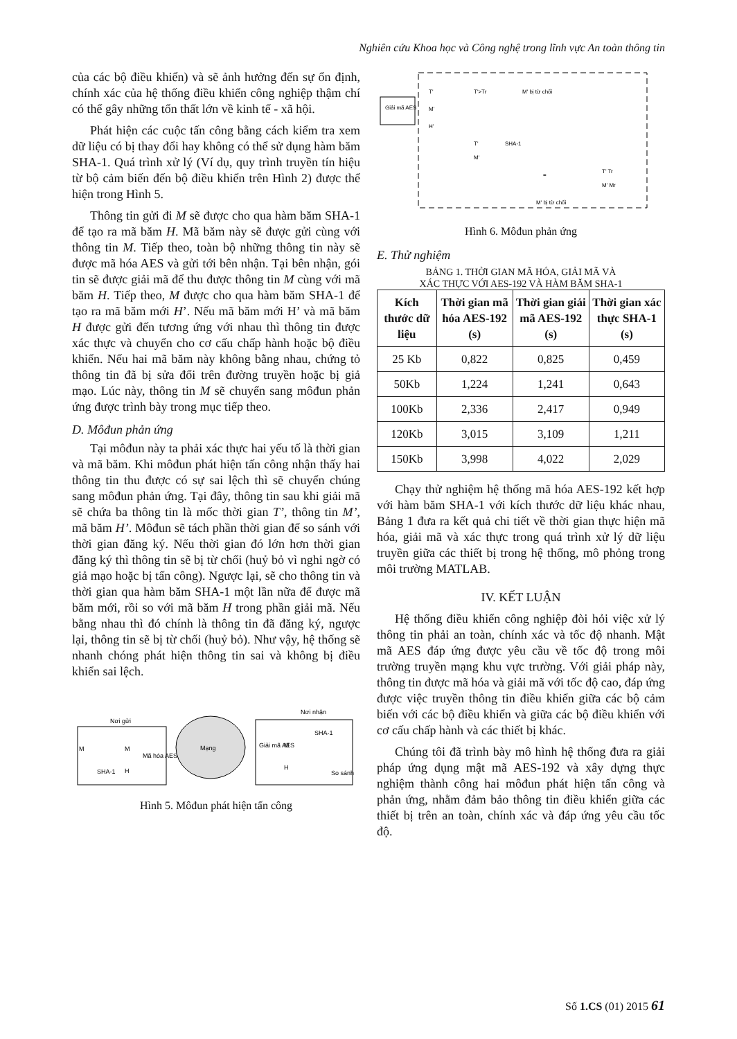Nghiên cứu Khoa học và Công nghệ trong lĩnh vực An toàn thông tin
của các bộ điều khiển) và sẽ ảnh hưởng đến sự ổn định, chính xác của hệ thống điều khiển công nghiệp thậm chí có thể gây những tổn thất lớn về kinh tế - xã hội.
Phát hiện các cuộc tấn công bằng cách kiểm tra xem dữ liệu có bị thay đổi hay không có thể sử dụng hàm băm SHA-1. Quá trình xử lý (Ví dụ, quy trình truyền tín hiệu từ bộ cảm biến đến bộ điều khiển trên Hình 2) được thể hiện trong Hình 5.
Thông tin gửi đi M sẽ được cho qua hàm băm SHA-1 để tạo ra mã băm H. Mã băm này sẽ được gửi cùng với thông tin M. Tiếp theo, toàn bộ những thông tin này sẽ được mã hóa AES và gửi tới bên nhận. Tại bên nhận, gói tin sẽ được giải mã để thu được thông tin M cùng với mã băm H. Tiếp theo, M được cho qua hàm băm SHA-1 để tạo ra mã băm mới H’. Nếu mã băm mới H’ và mã băm H được gửi đến tương ứng với nhau thì thông tin được xác thực và chuyển cho cơ cấu chấp hành hoặc bộ điều khiển. Nếu hai mã băm này không bằng nhau, chứng tỏ thông tin đã bị sửa đổi trên đường truyền hoặc bị giả mạo. Lúc này, thông tin M sẽ chuyển sang môđun phản ứng được trình bày trong mục tiếp theo.
D. Môđun phản ứng
Tại môđun này ta phải xác thực hai yếu tố là thời gian và mã băm. Khi môđun phát hiện tấn công nhận thấy hai thông tin thu được có sự sai lệch thì sẽ chuyển chúng sang môđun phản ứng. Tại đây, thông tin sau khi giải mã sẽ chứa ba thông tin là mốc thời gian T’, thông tin M’, mã băm H’. Môđun sẽ tách phần thời gian để so sánh với thời gian đăng ký. Nếu thời gian đó lớn hơn thời gian đăng ký thì thông tin sẽ bị từ chối (huỷ bỏ vì nghi ngờ có giả mạo hoặc bị tấn công). Ngược lại, sẽ cho thông tin và thời gian qua hàm băm SHA-1 một lần nữa để được mã băm mới, rồi so với mã băm H trong phần giải mã. Nếu bằng nhau thì đó chính là thông tin đã đăng ký, ngược lại, thông tin sẽ bị từ chối (huỷ bỏ). Như vậy, hệ thống sẽ nhanh chóng phát hiện thông tin sai và không bị điều khiển sai lệch.
Nơi gửi
M
SHA-1
M
H
Mã hóa AES
Mạng
Nơi nhận
Giải mã AES
M
H
SHA-1
So sánh
Hình 5. Môđun phát hiện tấn công
Giải mã AES
T'
M'
H'
T'>Tr
M' bị từ chối
T'
M'
SHA-1
=
M' bị từ chối
T' Tr
M' Mr
Hình 6. Môđun phản ứng
E. Thử nghiệm
BẢNG 1. THỜI GIAN MÃ HÓA, GIẢI MÃ VÀ
XÁC THỰC VỚI AES-192 VÀ HÀM BĂM SHA-1
| Kích thước dữ liệu | Thời gian mã hóa AES-192 (s) | Thời gian giải mã AES-192 (s) | Thời gian xác thực SHA-1 (s) |
| --- | --- | --- | --- |
| 25 Kb | 0,822 | 0,825 | 0,459 |
| 50Kb | 1,224 | 1,241 | 0,643 |
| 100Kb | 2,336 | 2,417 | 0,949 |
| 120Kb | 3,015 | 3,109 | 1,211 |
| 150Kb | 3,998 | 4,022 | 2,029 |
Chạy thử nghiệm hệ thống mã hóa AES-192 kết hợp với hàm băm SHA-1 với kích thước dữ liệu khác nhau, Bảng 1 đưa ra kết quả chi tiết về thời gian thực hiện mã hóa, giải mã và xác thực trong quá trình xử lý dữ liệu truyền giữa các thiết bị trong hệ thống, mô phỏng trong môi trường MATLAB.
IV. KẾT LUẬN
Hệ thống điều khiển công nghiệp đòi hỏi việc xử lý thông tin phải an toàn, chính xác và tốc độ nhanh. Mật mã AES đáp ứng được yêu cầu về tốc độ trong môi trường truyền mạng khu vực trường. Với giải pháp này, thông tin được mã hóa và giải mã với tốc độ cao, đáp ứng được việc truyền thông tin điều khiển giữa các bộ cảm biến với các bộ điều khiển và giữa các bộ điều khiển với cơ cấu chấp hành và các thiết bị khác.
Chúng tôi đã trình bày mô hình hệ thống đưa ra giải pháp ứng dụng mật mã AES-192 và xây dựng thực nghiệm thành công hai môđun phát hiện tấn công và phản ứng, nhằm đảm bảo thông tin điều khiển giữa các thiết bị trên an toàn, chính xác và đáp ứng yêu cầu tốc độ.
Số 1.CS (01) 2015 61